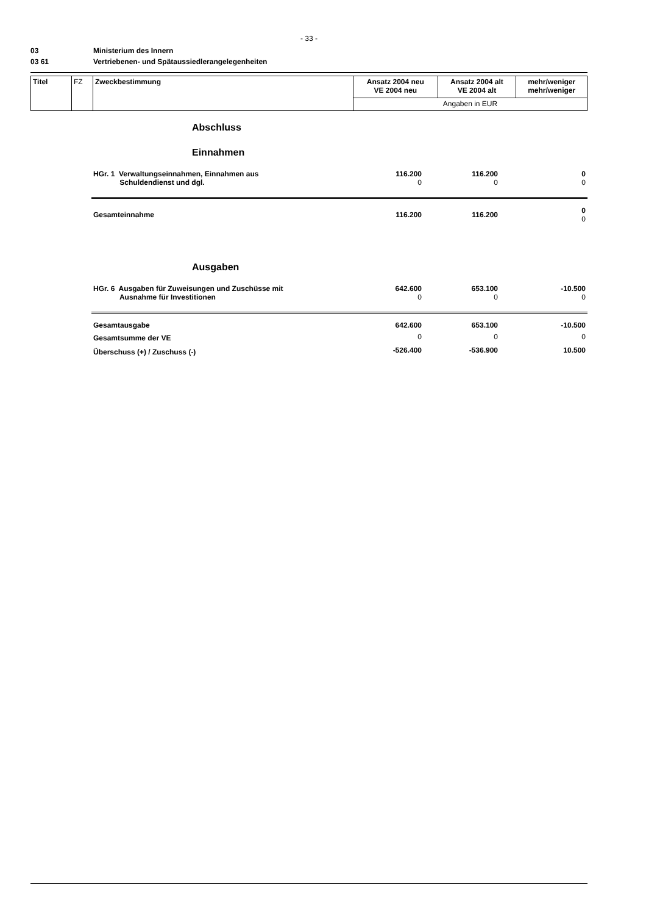- 33 -
03 Ministerium des Innern
03 61 Vertriebenen- und Spätaussiedlerangelegenheiten
| Titel | FZ | Zweckbestimmung | Ansatz 2004 neu VE 2004 neu | Ansatz 2004 alt VE 2004 alt | mehr/weniger mehr/weniger |
| | | | Angaben in EUR | | |
| | Abschluss | | | |
| | Einnahmen | | | |
| | HGr. 1 Verwaltungseinnahmen, Einnahmen aus Schuldendienst und dgl. | 116.200 0 | 116.200 0 | 0 0 |
| | Gesamteinnahme | 116.200 | 116.200 | 0 0 |
| | Ausgaben | | | |
| | HGr. 6 Ausgaben für Zuweisungen und Zuschüsse mit Ausnahme für Investitionen | 642.600 0 | 653.100 0 | -10.500 0 |
| | Gesamtausgabe | 642.600 | 653.100 | -10.500 |
| | Gesamtsumme der VE | 0 | 0 | 0 |
| | Überschuss (+) / Zuschuss (-) | -526.400 | -536.900 | 10.500 |